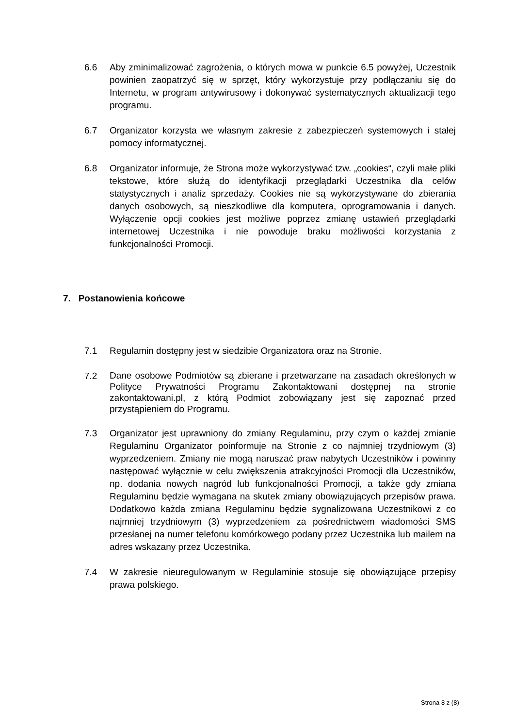6.6 Aby zminimalizować zagrożenia, o których mowa w punkcie 6.5 powyżej, Uczestnik powinien zaopatrzyć się w sprzęt, który wykorzystuje przy podłączaniu się do Internetu, w program antywirusowy i dokonywać systematycznych aktualizacji tego programu.
6.7 Organizator korzysta we własnym zakresie z zabezpieczeń systemowych i stałej pomocy informatycznej.
6.8 Organizator informuje, że Strona może wykorzystywać tzw. „cookies“, czyli małe pliki tekstowe, które służą do identyfikacji przeglądarki Uczestnika dla celów statystycznych i analiz sprzedaży. Cookies nie są wykorzystywane do zbierania danych osobowych, są nieszkodliwe dla komputera, oprogramowania i danych. Wyłączenie opcji cookies jest możliwe poprzez zmianę ustawień przeglądarki internetowej Uczestnika i nie powoduje braku możliwości korzystania z funkcjonalności Promocji.
7. Postanowienia końcowe
7.1 Regulamin dostępny jest w siedzibie Organizatora oraz na Stronie.
7.2
Dane osobowe Podmiotów są zbierane i przetwarzane na zasadach określonych w Polityce Prywatności Programu Zakontaktowani dostępnej na stronie zakontaktowani.pl, z którą Podmiot zobowiązany jest się zapoznać przed przystąpieniem do Programu.
7.3 Organizator jest uprawniony do zmiany Regulaminu, przy czym o każdej zmianie Regulaminu Organizator poinformuje na Stronie z co najmniej trzydniowym (3) wyprzedzeniem. Zmiany nie mogą naruszać praw nabytych Uczestników i powinny następować wyłącznie w celu zwiększenia atrakcyjności Promocji dla Uczestników, np. dodania nowych nagród lub funkcjonalności Promocji, a także gdy zmiana Regulaminu będzie wymagana na skutek zmiany obowiązujących przepisów prawa. Dodatkowo każda zmiana Regulaminu będzie sygnalizowana Uczestnikowi z co najmniej trzydniowym (3) wyprzedzeniem za pośrednictwem wiadomości SMS przesłanej na numer telefonu komórkowego podany przez Uczestnika lub mailem na adres wskazany przez Uczestnika.
7.4 W zakresie nieuregulowanym w Regulaminie stosuje się obowiązujące przepisy prawa polskiego.
Strona 8 z (8)